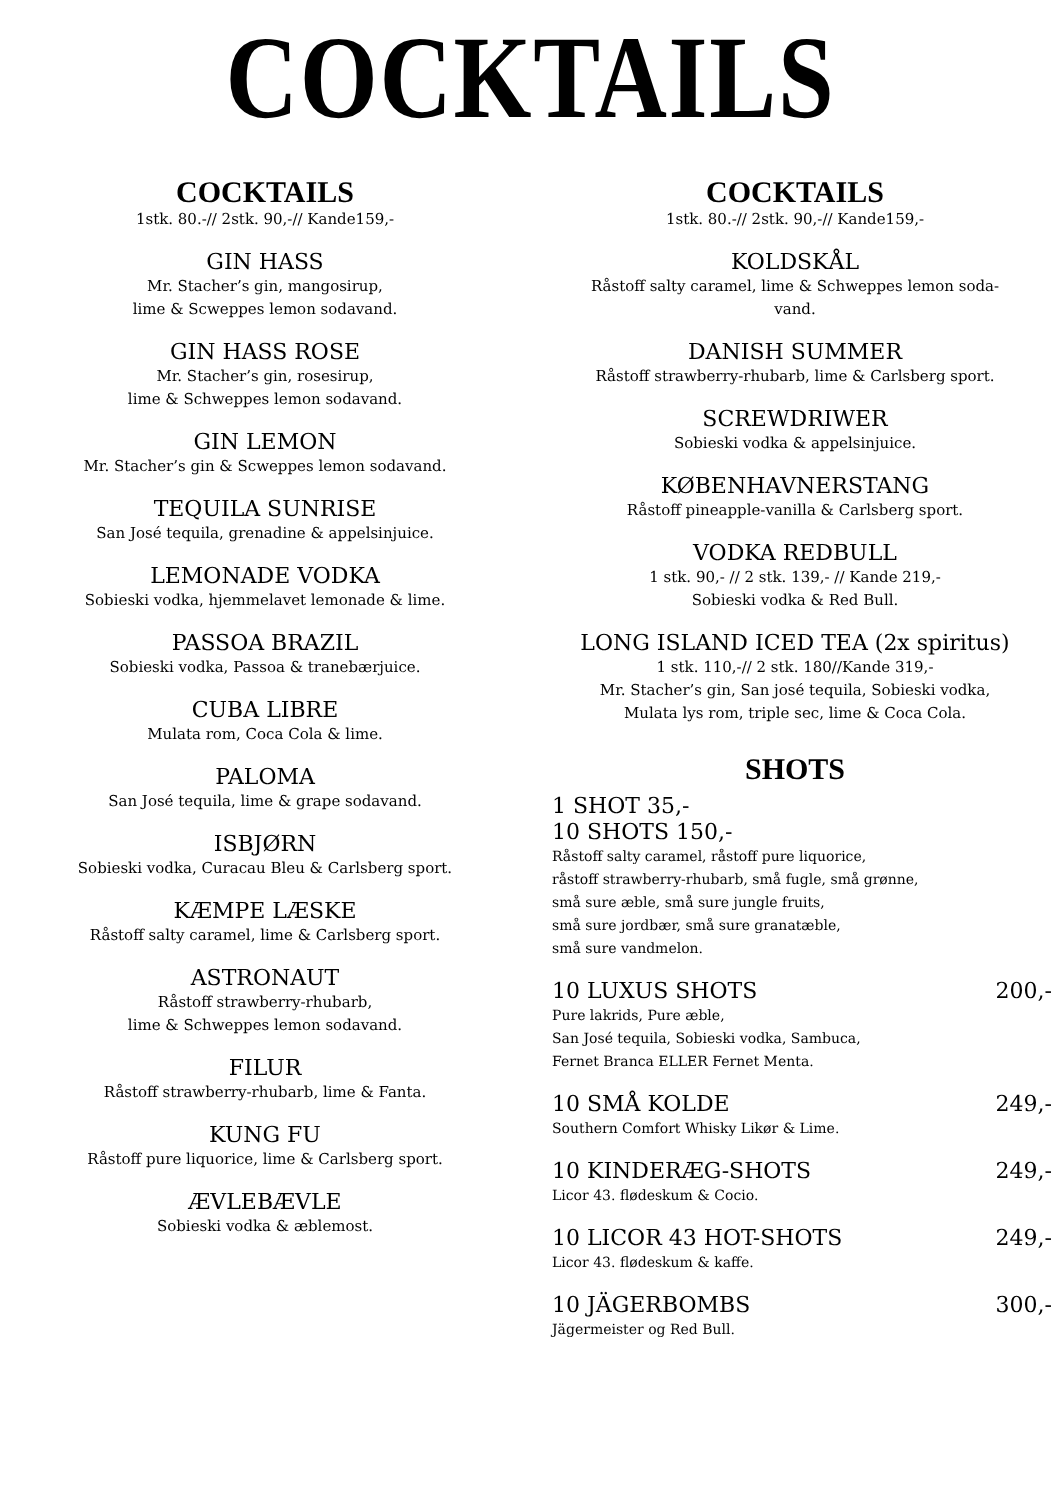COCKTAILS
COCKTAILS
1stk. 80.-// 2stk. 90,-// Kande159,-
GIN HASS
Mr. Stacher’s gin, mangosirup,
lime & Scweppes lemon sodavand.
GIN HASS ROSE
Mr. Stacher’s gin, rosesirup,
lime & Schweppes lemon sodavand.
GIN LEMON
Mr. Stacher’s gin & Scweppes lemon sodavand.
TEQUILA SUNRISE
San José tequila, grenadine & appelsinjuice.
LEMONADE VODKA
Sobieski vodka, hjemmelavet lemonade & lime.
PASSOA BRAZIL
Sobieski vodka, Passoa & tranebærjuice.
CUBA LIBRE
Mulata rom, Coca Cola & lime.
PALOMA
San José tequila, lime & grape sodavand.
ISBJØRN
Sobieski vodka, Curacau Bleu & Carlsberg sport.
KÆMPE LÆSKE
Råstoff salty caramel, lime & Carlsberg sport.
ASTRONAUT
Råstoff strawberry-rhubarb,
lime & Schweppes lemon sodavand.
FILUR
Råstoff strawberry-rhubarb, lime & Fanta.
KUNG FU
Råstoff pure liquorice, lime & Carlsberg sport.
ÆVLEBÆVLE
Sobieski vodka & æblemost.
COCKTAILS
1stk. 80.-// 2stk. 90,-// Kande159,-
KOLDSKÅL
Råstoff salty caramel, lime & Schweppes lemon soda-
vand.
DANISH SUMMER
Råstoff strawberry-rhubarb, lime & Carlsberg sport.
SCREWDRIWER
Sobieski vodka & appelsinjuice.
KØBENHAVNERSTANG
Råstoff pineapple-vanilla & Carlsberg sport.
VODKA REDBULL
1 stk. 90,- // 2 stk. 139,- // Kande 219,-
Sobieski vodka & Red Bull.
LONG ISLAND ICED TEA (2x spiritus)
1 stk. 110,-// 2 stk. 180//Kande 319,-
Mr. Stacher’s gin, San josé tequila, Sobieski vodka,
Mulata lys rom, triple sec, lime & Coca Cola.
SHOTS
1 SHOT 35,-
10 SHOTS 150,-
Råstoff salty caramel, råstoff pure liquorice,
råstoff strawberry-rhubarb, små fugle, små grønne,
små sure æble, små sure jungle fruits,
små sure jordbær, små sure granatæble,
små sure vandmelon.
10 LUXUS SHOTS 200,-
Pure lakrids, Pure æble,
San José tequila, Sobieski vodka, Sambuca,
Fernet Branca ELLER Fernet Menta.
10 SMÅ KOLDE 249,-
Southern Comfort Whisky Likør & Lime.
10 KINDERÆG-SHOTS 249,-
Licor 43. flødeskum & Cocio.
10 LICOR 43 HOT-SHOTS 249,-
Licor 43. flødeskum & kaffe.
10 JÄGERBOMBS 300,-
Jägermeister og Red Bull.